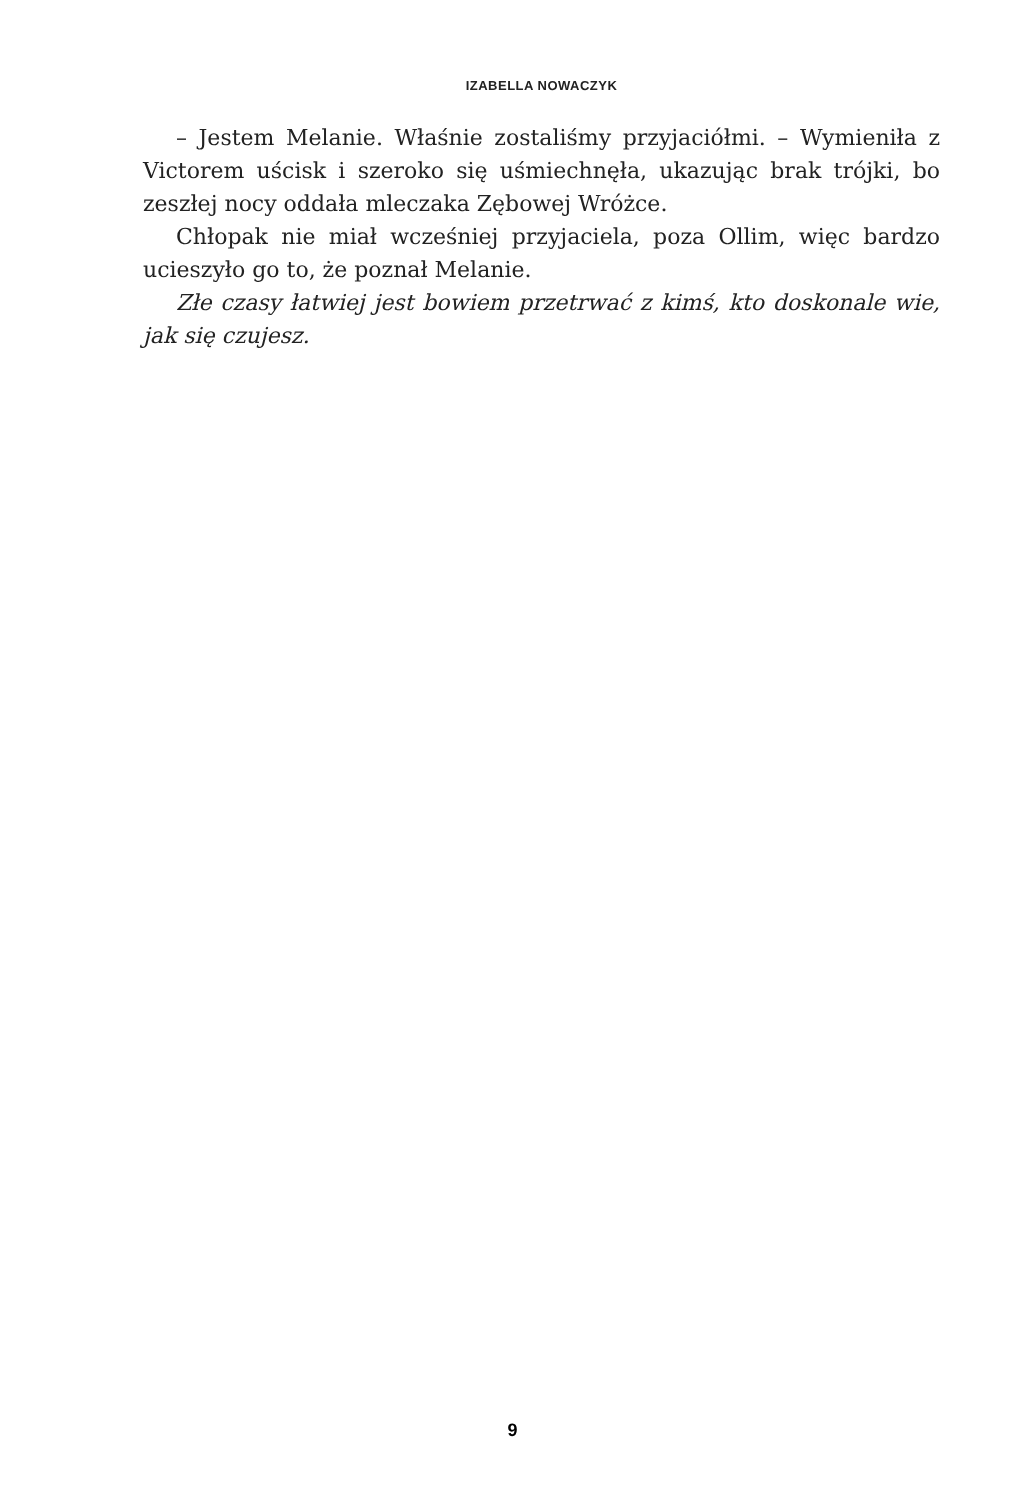IZABELLA NOWACZYK
– Jestem Melanie. Właśnie zostaliśmy przyjaciółmi. – Wymieniła z Victorem uścisk i szeroko się uśmiechnęła, ukazując brak trójki, bo zeszłej nocy oddała mleczaka Zębowej Wróżce.
Chłopak nie miał wcześniej przyjaciela, poza Ollim, więc bardzo ucieszyło go to, że poznał Melanie.
Złe czasy łatwiej jest bowiem przetrwać z kimś, kto doskonale wie, jak się czujesz.
9